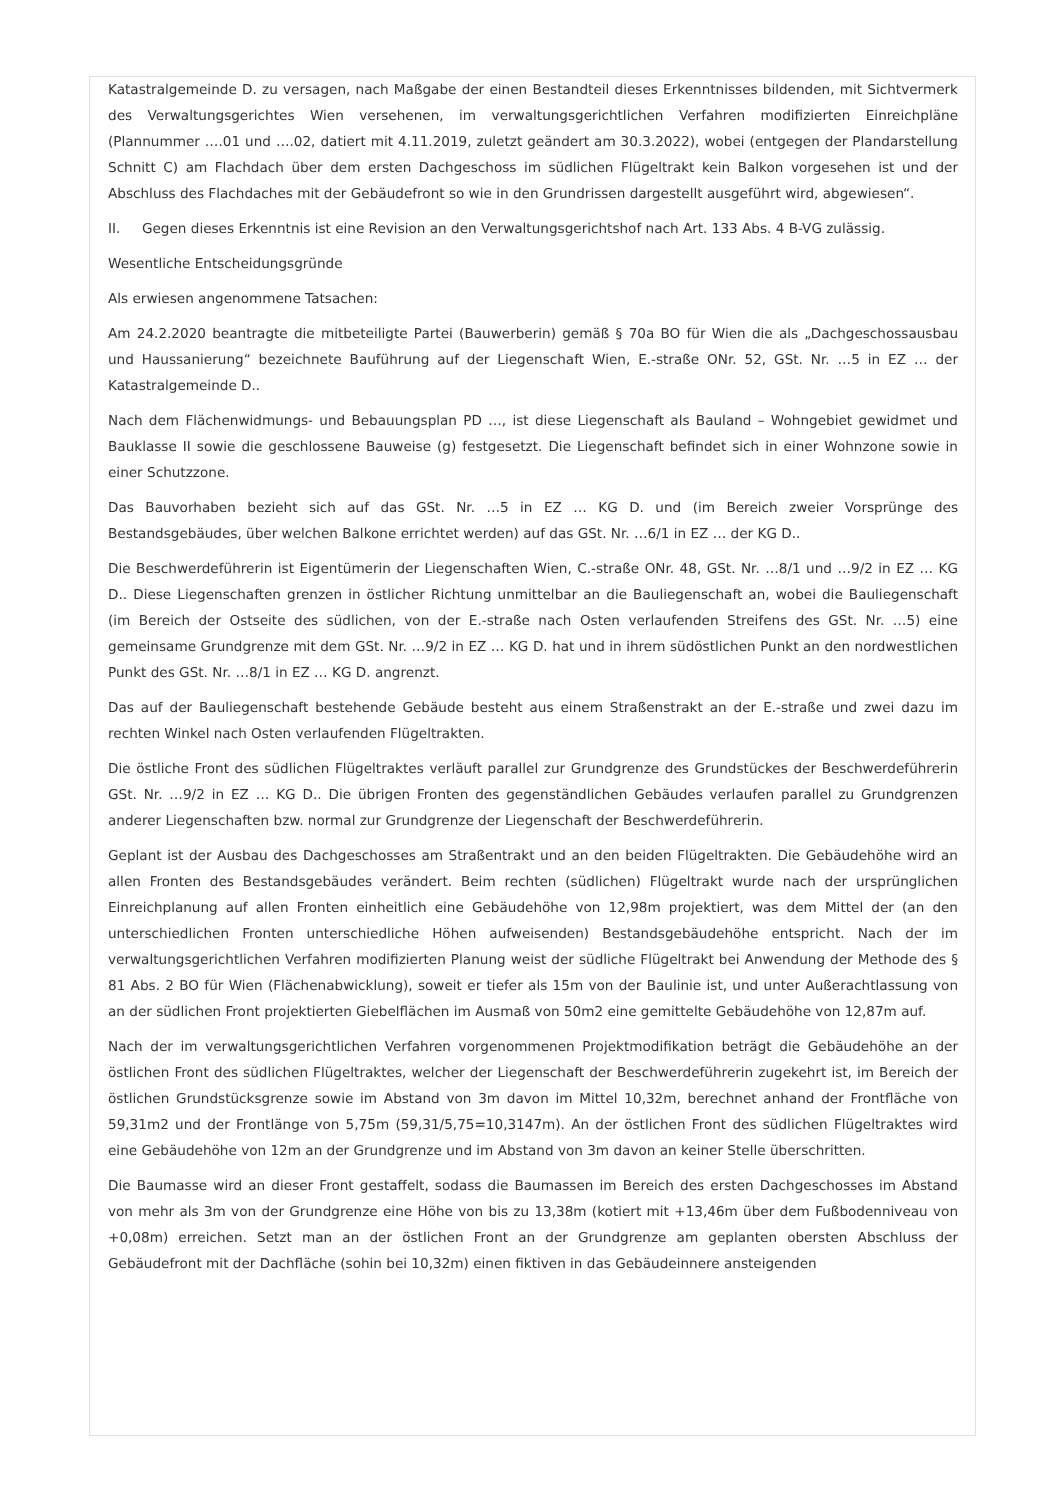Katastralgemeinde D. zu versagen, nach Maßgabe der einen Bestandteil dieses Erkenntnisses bildenden, mit Sichtvermerk des Verwaltungsgerichtes Wien versehenen, im verwaltungsgerichtlichen Verfahren modifizierten Einreichpläne (Plannummer ….01 und ….02, datiert mit 4.11.2019, zuletzt geändert am 30.3.2022), wobei (entgegen der Plandarstellung Schnitt C) am Flachdach über dem ersten Dachgeschoss im südlichen Flügeltrakt kein Balkon vorgesehen ist und der Abschluss des Flachdaches mit der Gebäudefront so wie in den Grundrissen dargestellt ausgeführt wird, abgewiesen“.
II. Gegen dieses Erkenntnis ist eine Revision an den Verwaltungsgerichtshof nach Art. 133 Abs. 4 B-VG zulässig.
Wesentliche Entscheidungsgründe
Als erwiesen angenommene Tatsachen:
Am 24.2.2020 beantragte die mitbeteiligte Partei (Bauwerberin) gemäß § 70a BO für Wien die als „Dachgeschossausbau und Haussanierung“ bezeichnete Bauführung auf der Liegenschaft Wien, E.-straße ONr. 52, GSt. Nr. …5 in EZ … der Katastralgemeinde D..
Nach dem Flächenwidmungs- und Bebauungsplan PD …, ist diese Liegenschaft als Bauland – Wohngebiet gewidmet und Bauklasse II sowie die geschlossene Bauweise (g) festgesetzt. Die Liegenschaft befindet sich in einer Wohnzone sowie in einer Schutzzone.
Das Bauvorhaben bezieht sich auf das GSt. Nr. …5 in EZ … KG D. und (im Bereich zweier Vorsprünge des Bestandsgebäudes, über welchen Balkone errichtet werden) auf das GSt. Nr. …6/1 in EZ … der KG D..
Die Beschwerdeführerin ist Eigentümerin der Liegenschaften Wien, C.-straße ONr. 48, GSt. Nr. …8/1 und …9/2 in EZ … KG D.. Diese Liegenschaften grenzen in östlicher Richtung unmittelbar an die Bauliegenschaft an, wobei die Bauliegenschaft (im Bereich der Ostseite des südlichen, von der E.-straße nach Osten verlaufenden Streifens des GSt. Nr. …5) eine gemeinsame Grundgrenze mit dem GSt. Nr. …9/2 in EZ … KG D. hat und in ihrem südöstlichen Punkt an den nordwestlichen Punkt des GSt. Nr. …8/1 in EZ … KG D. angrenzt.
Das auf der Bauliegenschaft bestehende Gebäude besteht aus einem Straßenstrakt an der E.-straße und zwei dazu im rechten Winkel nach Osten verlaufenden Flügeltrakten.
Die östliche Front des südlichen Flügeltraktes verläuft parallel zur Grundgrenze des Grundstückes der Beschwerdeführerin GSt. Nr. …9/2 in EZ … KG D.. Die übrigen Fronten des gegenständlichen Gebäudes verlaufen parallel zu Grundgrenzen anderer Liegenschaften bzw. normal zur Grundgrenze der Liegenschaft der Beschwerdeführerin.
Geplant ist der Ausbau des Dachgeschosses am Straßentrakt und an den beiden Flügeltrakten. Die Gebäudehöhe wird an allen Fronten des Bestandsgebäudes verändert. Beim rechten (südlichen) Flügeltrakt wurde nach der ursprünglichen Einreichplanung auf allen Fronten einheitlich eine Gebäudehöhe von 12,98m projektiert, was dem Mittel der (an den unterschiedlichen Fronten unterschiedliche Höhen aufweisenden) Bestandsgebäudehöhe entspricht. Nach der im verwaltungsgerichtlichen Verfahren modifizierten Planung weist der südliche Flügeltrakt bei Anwendung der Methode des § 81 Abs. 2 BO für Wien (Flächenabwicklung), soweit er tiefer als 15m von der Baulinie ist, und unter Außerachtlassung von an der südlichen Front projektierten Giebelflächen im Ausmaß von 50m2 eine gemittelte Gebäudehöhe von 12,87m auf.
Nach der im verwaltungsgerichtlichen Verfahren vorgenommenen Projektmodifikation beträgt die Gebäudehöhe an der östlichen Front des südlichen Flügeltraktes, welcher der Liegenschaft der Beschwerdeführerin zugekehrt ist, im Bereich der östlichen Grundstücksgrenze sowie im Abstand von 3m davon im Mittel 10,32m, berechnet anhand der Frontfläche von 59,31m2 und der Frontlänge von 5,75m (59,31/5,75=10,3147m). An der östlichen Front des südlichen Flügeltraktes wird eine Gebäudehöhe von 12m an der Grundgrenze und im Abstand von 3m davon an keiner Stelle überschritten.
Die Baumasse wird an dieser Front gestaffelt, sodass die Baumassen im Bereich des ersten Dachgeschosses im Abstand von mehr als 3m von der Grundgrenze eine Höhe von bis zu 13,38m (kotiert mit +13,46m über dem Fußbodenniveau von +0,08m) erreichen. Setzt man an der östlichen Front an der Grundgrenze am geplanten obersten Abschluss der Gebäudefront mit der Dachfläche (sohin bei 10,32m) einen fiktiven in das Gebäudeinnere ansteigenden